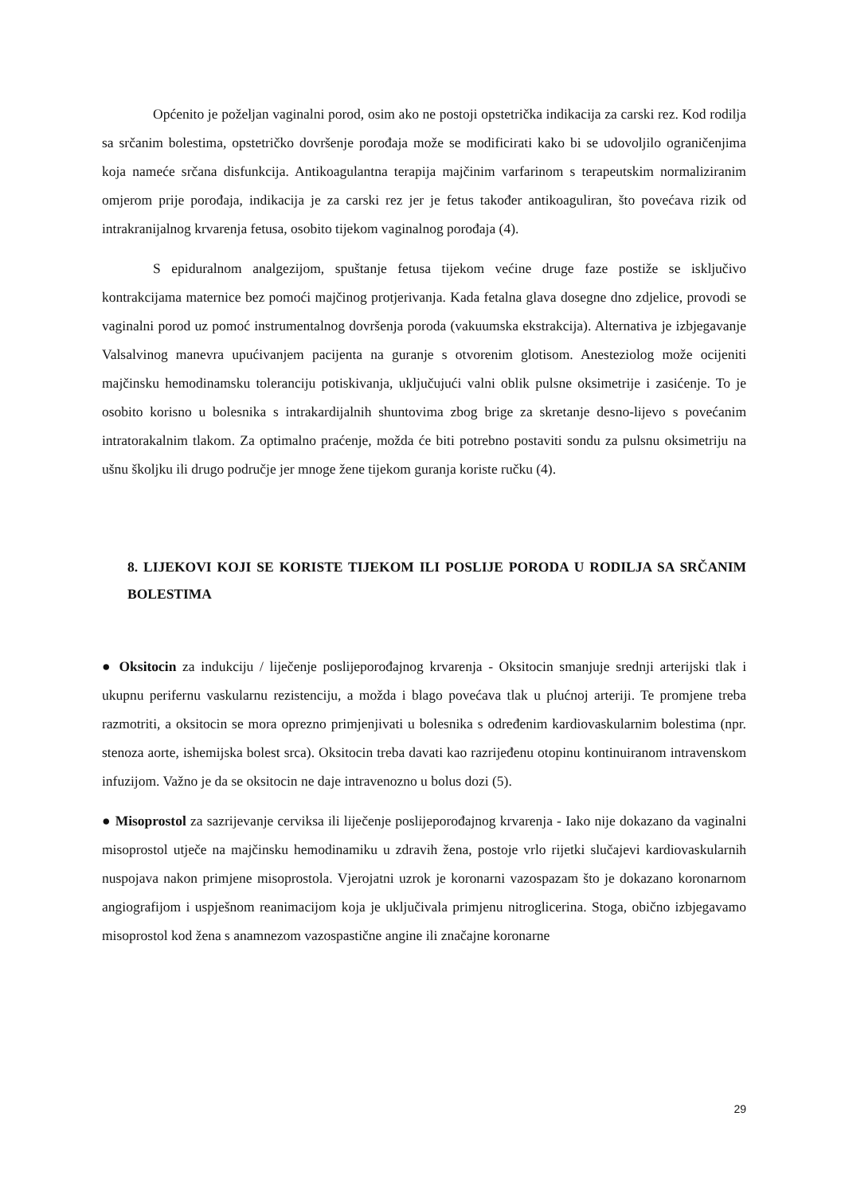Općenito je poželjan vaginalni porod, osim ako ne postoji opstetrička indikacija za carski rez. Kod rodilja sa srčanim bolestima, opstetričko dovršenje porođaja može se modificirati kako bi se udovoljilo ograničenjima koja nameće srčana disfunkcija. Antikoagulantna terapija majčinim varfarinom s terapeutskim normaliziranim omjerom prije porođaja, indikacija je za carski rez jer je fetus također antikoaguliran, što povećava rizik od intrakranijalnog krvarenja fetusa, osobito tijekom vaginalnog porođaja (4).
S epiduralnom analgezijom, spuštanje fetusa tijekom većine druge faze postiže se isključivo kontrakcijama maternice bez pomoći majčinog protjerivanja. Kada fetalna glava dosegne dno zdjelice, provodi se vaginalni porod uz pomoć instrumentalnog dovršenja poroda (vakuumska ekstrakcija). Alternativa je izbjegavanje Valsalvinog manevra upućivanjem pacijenta na guranje s otvorenim glotisom. Anesteziolog može ocijeniti majčinsku hemodinamsku toleranciju potiskivanja, uključujući valni oblik pulsne oksimetrije i zasićenje. To je osobito korisno u bolesnika s intrakardijalnih shuntovima zbog brige za skretanje desno-lijevo s povećanim intratorakalnim tlakom. Za optimalno praćenje, možda će biti potrebno postaviti sondu za pulsnu oksimetriju na ušnu školjku ili drugo područje jer mnoge žene tijekom guranja koriste ručku (4).
8. LIJEKOVI KOJI SE KORISTE TIJEKOM ILI POSLIJE PORODA U RODILJA SA SRČANIM BOLESTIMA
● Oksitocin za indukciju / liječenje poslijeporođajnog krvarenja - Oksitocin smanjuje srednji arterijski tlak i ukupnu perifernu vaskularnu rezistenciju, a možda i blago povećava tlak u plućnoj arteriji. Te promjene treba razmotriti, a oksitocin se mora oprezno primjenjivati u bolesnika s određenim kardiovaskularnim bolestima (npr. stenoza aorte, ishemijska bolest srca). Oksitocin treba davati kao razrijeđenu otopinu kontinuiranom intravenskom infuzijom. Važno je da se oksitocin ne daje intravenozno u bolus dozi (5).
● Misoprostol za sazrijevanje cerviksa ili liječenje poslijeporođajnog krvarenja - Iako nije dokazano da vaginalni misoprostol utječe na majčinsku hemodinamiku u zdravih žena, postoje vrlo rijetki slučajevi kardiovaskularnih nuspojava nakon primjene misoprostola. Vjerojatni uzrok je koronarni vazospazam što je dokazano koronarnom angiografijom i uspješnom reanimacijom koja je uključivala primjenu nitroglicerina. Stoga, obično izbjegavamo misoprostol kod žena s anamnezom vazospastične angine ili značajne koronarne
29